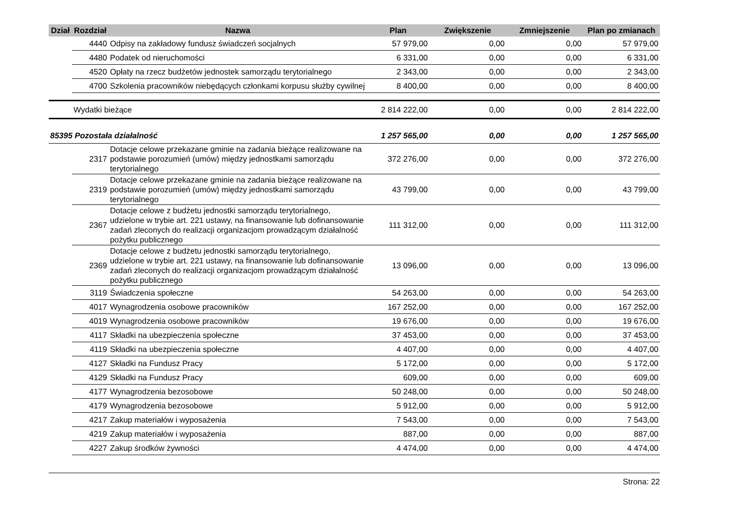| Dział | Rozdział | Nazwa | Plan | Zwiększenie | Zmniejszenie | Plan po zmianach |
| --- | --- | --- | --- | --- | --- | --- |
| | 4440 | Odpisy na zakładowy fundusz świadczeń socjalnych | 57 979,00 | 0,00 | 0,00 | 57 979,00 |
| | 4480 | Podatek od nieruchomości | 6 331,00 | 0,00 | 0,00 | 6 331,00 |
| | 4520 | Opłaty na rzecz budżetów jednostek samorządu terytorialnego | 2 343,00 | 0,00 | 0,00 | 2 343,00 |
| | 4700 | Szkolenia pracowników niebędących członkami korpusu służby cywilnej | 8 400,00 | 0,00 | 0,00 | 8 400,00 |
| | Wydatki bieżące | | 2 814 222,00 | 0,00 | 0,00 | 2 814 222,00 |
| 85395 Pozostała działalność | | | 1 257 565,00 | 0,00 | 0,00 | 1 257 565,00 |
| | 2317 | Dotacje celowe przekazane gminie na zadania bieżące realizowane na podstawie porozumień (umów) między jednostkami samorządu terytorialnego | 372 276,00 | 0,00 | 0,00 | 372 276,00 |
| | 2319 | Dotacje celowe przekazane gminie na zadania bieżące realizowane na podstawie porozumień (umów) między jednostkami samorządu terytorialnego | 43 799,00 | 0,00 | 0,00 | 43 799,00 |
| | 2367 | Dotacje celowe z budżetu jednostki samorządu terytorialnego, udzielone w trybie art. 221 ustawy, na finansowanie lub dofinansowanie zadań zleconych do realizacji organizacjom prowadzącym działalność pożytku publicznego | 111 312,00 | 0,00 | 0,00 | 111 312,00 |
| | 2369 | Dotacje celowe z budżetu jednostki samorządu terytorialnego, udzielone w trybie art. 221 ustawy, na finansowanie lub dofinansowanie zadań zleconych do realizacji organizacjom prowadzącym działalność pożytku publicznego | 13 096,00 | 0,00 | 0,00 | 13 096,00 |
| | 3119 | Świadczenia społeczne | 54 263,00 | 0,00 | 0,00 | 54 263,00 |
| | 4017 | Wynagrodzenia osobowe pracowników | 167 252,00 | 0,00 | 0,00 | 167 252,00 |
| | 4019 | Wynagrodzenia osobowe pracowników | 19 676,00 | 0,00 | 0,00 | 19 676,00 |
| | 4117 | Składki na ubezpieczenia społeczne | 37 453,00 | 0,00 | 0,00 | 37 453,00 |
| | 4119 | Składki na ubezpieczenia społeczne | 4 407,00 | 0,00 | 0,00 | 4 407,00 |
| | 4127 | Składki na Fundusz Pracy | 5 172,00 | 0,00 | 0,00 | 5 172,00 |
| | 4129 | Składki na Fundusz Pracy | 609,00 | 0,00 | 0,00 | 609,00 |
| | 4177 | Wynagrodzenia bezosobowe | 50 248,00 | 0,00 | 0,00 | 50 248,00 |
| | 4179 | Wynagrodzenia bezosobowe | 5 912,00 | 0,00 | 0,00 | 5 912,00 |
| | 4217 | Zakup materiałów i wyposażenia | 7 543,00 | 0,00 | 0,00 | 7 543,00 |
| | 4219 | Zakup materiałów i wyposażenia | 887,00 | 0,00 | 0,00 | 887,00 |
| | 4227 | Zakup środków żywności | 4 474,00 | 0,00 | 0,00 | 4 474,00 |
Strona: 22